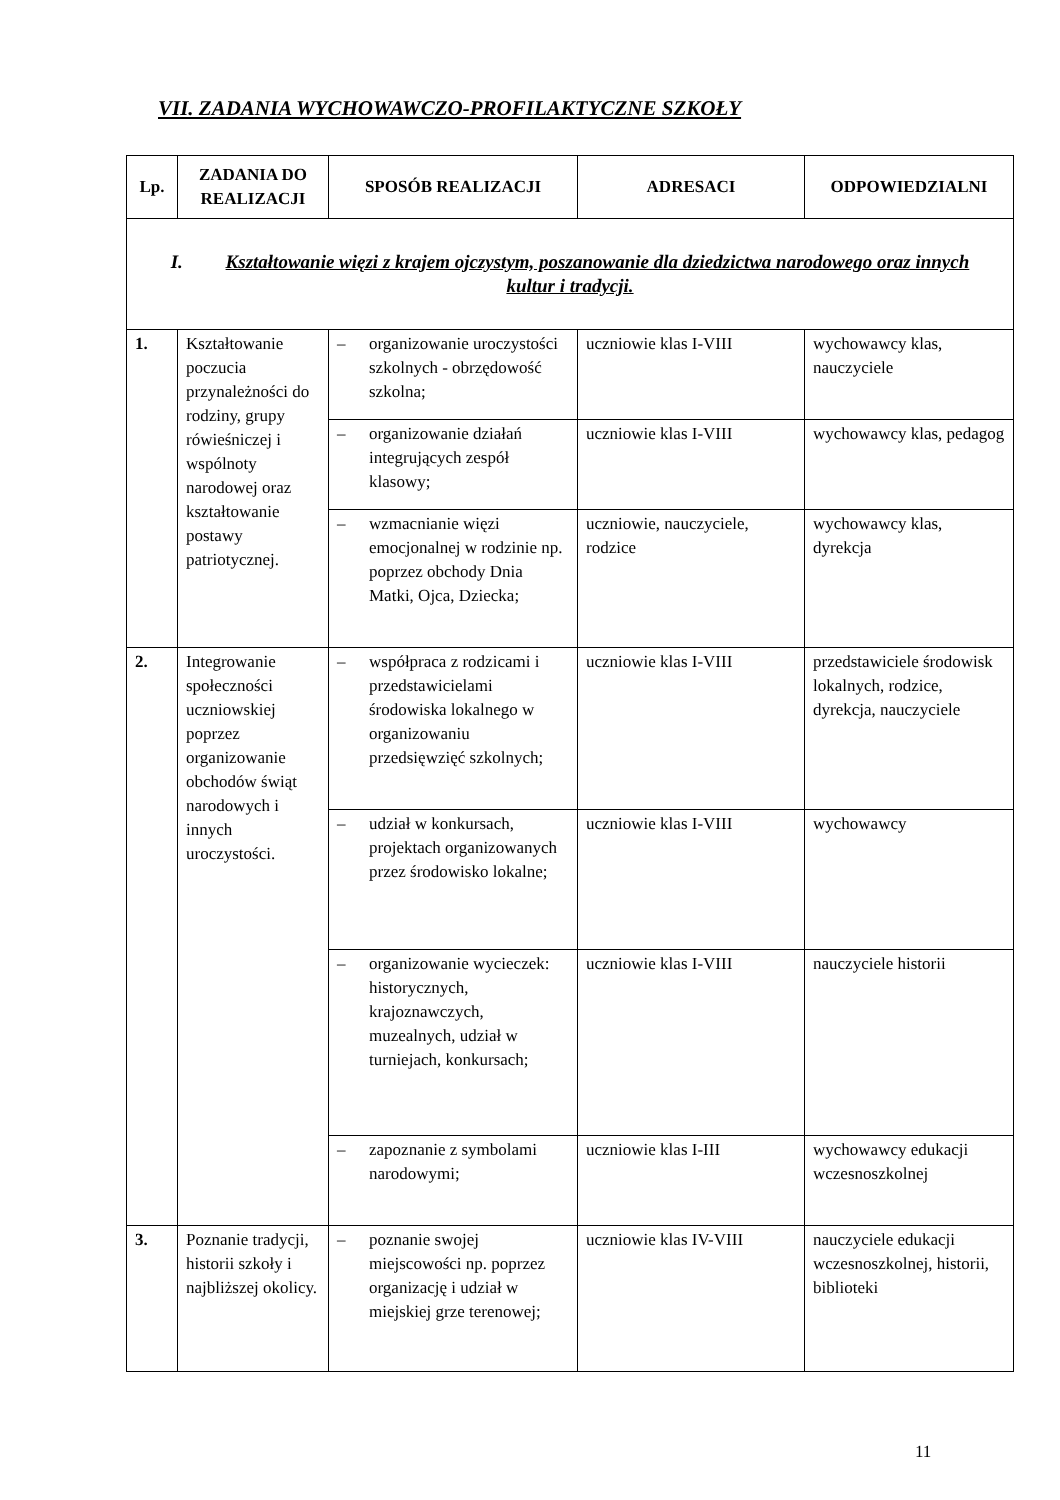VII. ZADANIA WYCHOWAWCZO-PROFILAKTYCZNE SZKOŁY
| Lp. | ZADANIA DO REALIZACJI | SPOSÓB REALIZACJI | ADRESACI | ODPOWIEDZIALNI |
| --- | --- | --- | --- | --- |
| I. Kształtowanie więzi z krajem ojczystym, poszanowanie dla dziedzictwa narodowego oraz innych kultur i tradycji. | | | | |
| 1. | Kształtowanie poczucia przynależności do rodziny, grupy rówieśniczej i wspólnoty narodowej oraz kształtowanie postawy patriotycznej. | – organizowanie uroczystości szkolnych - obrzędowość szkolna; | uczniowie klas I-VIII | wychowawcy klas, nauczyciele |
| | | – organizowanie działań integrujących zespół klasowy; | uczniowie klas I-VIII | wychowawcy klas, pedagog |
| | | – wzmacnianie więzi emocjonalnej w rodzinie np. poprzez obchody Dnia Matki, Ojca, Dziecka; | uczniowie, nauczyciele, rodzice | wychowawcy klas, dyrekcja |
| 2. | Integrowanie społeczności uczniowskiej poprzez organizowanie obchodów świąt narodowych i innych uroczystości. | – współpraca z rodzicami i przedstawicielami środowiska lokalnego w organizowaniu przedsięwzięć szkolnych; | uczniowie klas I-VIII | przedstawiciele środowisk lokalnych, rodzice, dyrekcja, nauczyciele |
| | | – udział w konkursach, projektach organizowanych przez środowisko lokalne; | uczniowie klas I-VIII | wychowawcy |
| | | – organizowanie wycieczek: historycznych, krajoznawczych, muzealnych, udział w turniejach, konkursach; | uczniowie klas I-VIII | nauczyciele historii |
| | | – zapoznanie z symbolami narodowymi; | uczniowie klas I-III | wychowawcy edukacji wczesnoszkolnej |
| 3. | Poznanie tradycji, historii szkoły i najbliższej okolicy. | – poznanie swojej miejscowości np. poprzez organizację i udział w miejskiej grze terenowej; | uczniowie klas IV-VIII | nauczyciele edukacji wczesnoszkolnej, historii, biblioteki |
11